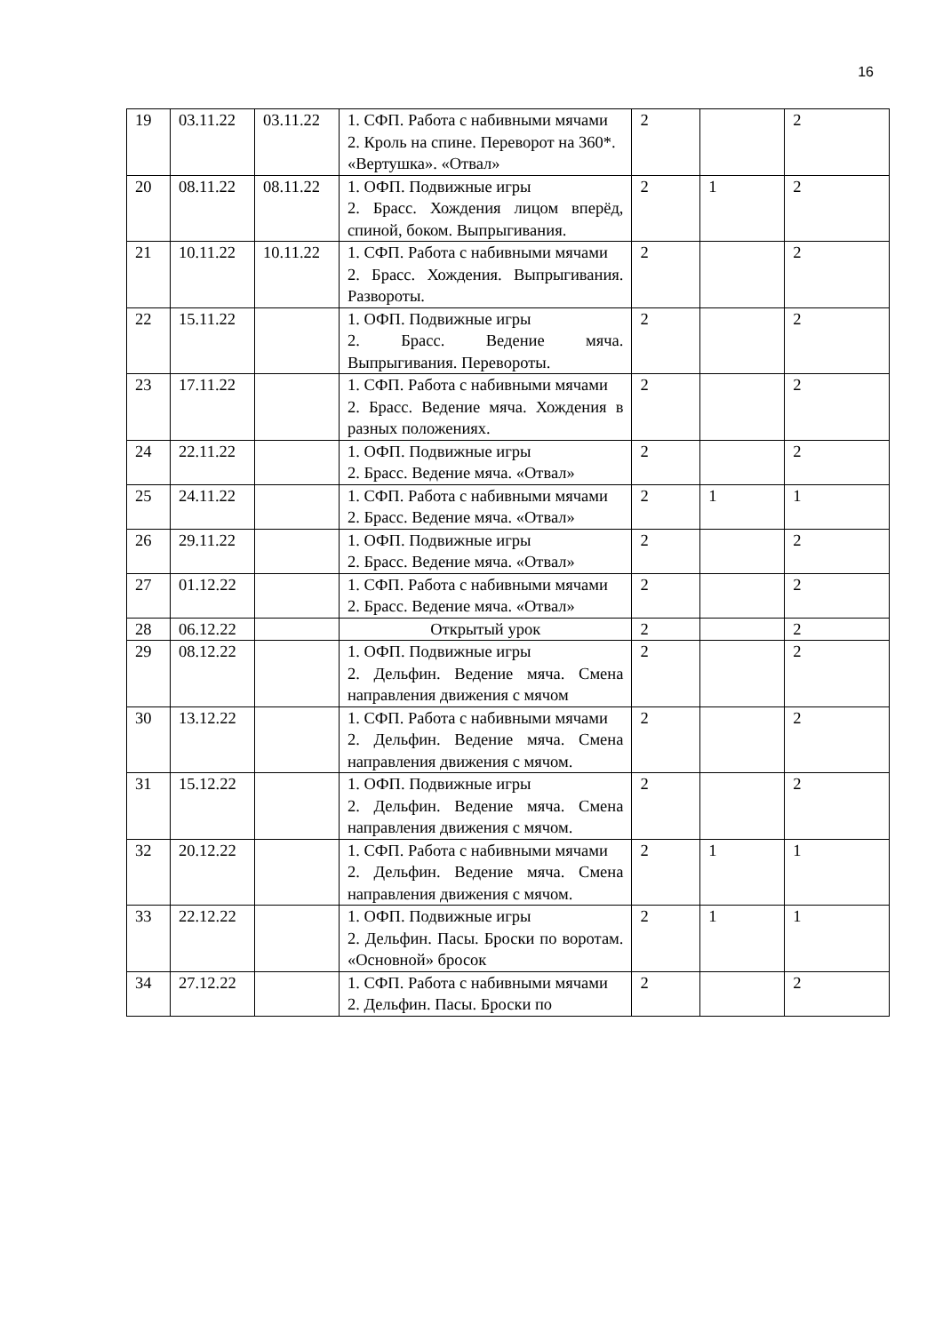16
| 19 | 03.11.22 | 03.11.22 | 1. СФП. Работа с набивными мячами 2. Кроль на спине. Переворот на 360*. «Вертушка». «Отвал» | 2 | | 2 |
| 20 | 08.11.22 | 08.11.22 | 1. ОФП. Подвижные игры 2. Брасс. Хождения лицом вперёд, спиной, боком. Выпрыгивания. | 2 | 1 | 2 |
| 21 | 10.11.22 | 10.11.22 | 1. СФП. Работа с набивными мячами 2. Брасс. Хождения. Выпрыгивания. Развороты. | 2 | | 2 |
| 22 | 15.11.22 | | 1. ОФП. Подвижные игры 2. Брасс. Ведение мяча. Выпрыгивания. Перевороты. | 2 | | 2 |
| 23 | 17.11.22 | | 1. СФП. Работа с набивными мячами 2. Брасс. Ведение мяча. Хождения в разных положениях. | 2 | | 2 |
| 24 | 22.11.22 | | 1. ОФП. Подвижные игры 2. Брасс. Ведение мяча. «Отвал» | 2 | | 2 |
| 25 | 24.11.22 | | 1. СФП. Работа с набивными мячами 2. Брасс. Ведение мяча. «Отвал» | 2 | 1 | 1 |
| 26 | 29.11.22 | | 1. ОФП. Подвижные игры 2. Брасс. Ведение мяча. «Отвал» | 2 | | 2 |
| 27 | 01.12.22 | | 1. СФП. Работа с набивными мячами 2. Брасс. Ведение мяча. «Отвал» | 2 | | 2 |
| 28 | 06.12.22 | | Открытый урок | 2 | | 2 |
| 29 | 08.12.22 | | 1. ОФП. Подвижные игры 2. Дельфин. Ведение мяча. Смена направления движения с мячом | 2 | | 2 |
| 30 | 13.12.22 | | 1. СФП. Работа с набивными мячами 2. Дельфин. Ведение мяча. Смена направления движения с мячом. | 2 | | 2 |
| 31 | 15.12.22 | | 1. ОФП. Подвижные игры 2. Дельфин. Ведение мяча. Смена направления движения с мячом. | 2 | | 2 |
| 32 | 20.12.22 | | 1. СФП. Работа с набивными мячами 2. Дельфин. Ведение мяча. Смена направления движения с мячом. | 2 | 1 | 1 |
| 33 | 22.12.22 | | 1. ОФП. Подвижные игры 2. Дельфин. Пасы. Броски по воротам. «Основной» бросок | 2 | 1 | 1 |
| 34 | 27.12.22 | | 1. СФП. Работа с набивными мячами 2. Дельфин. Пасы. Броски по | 2 | | 2 |